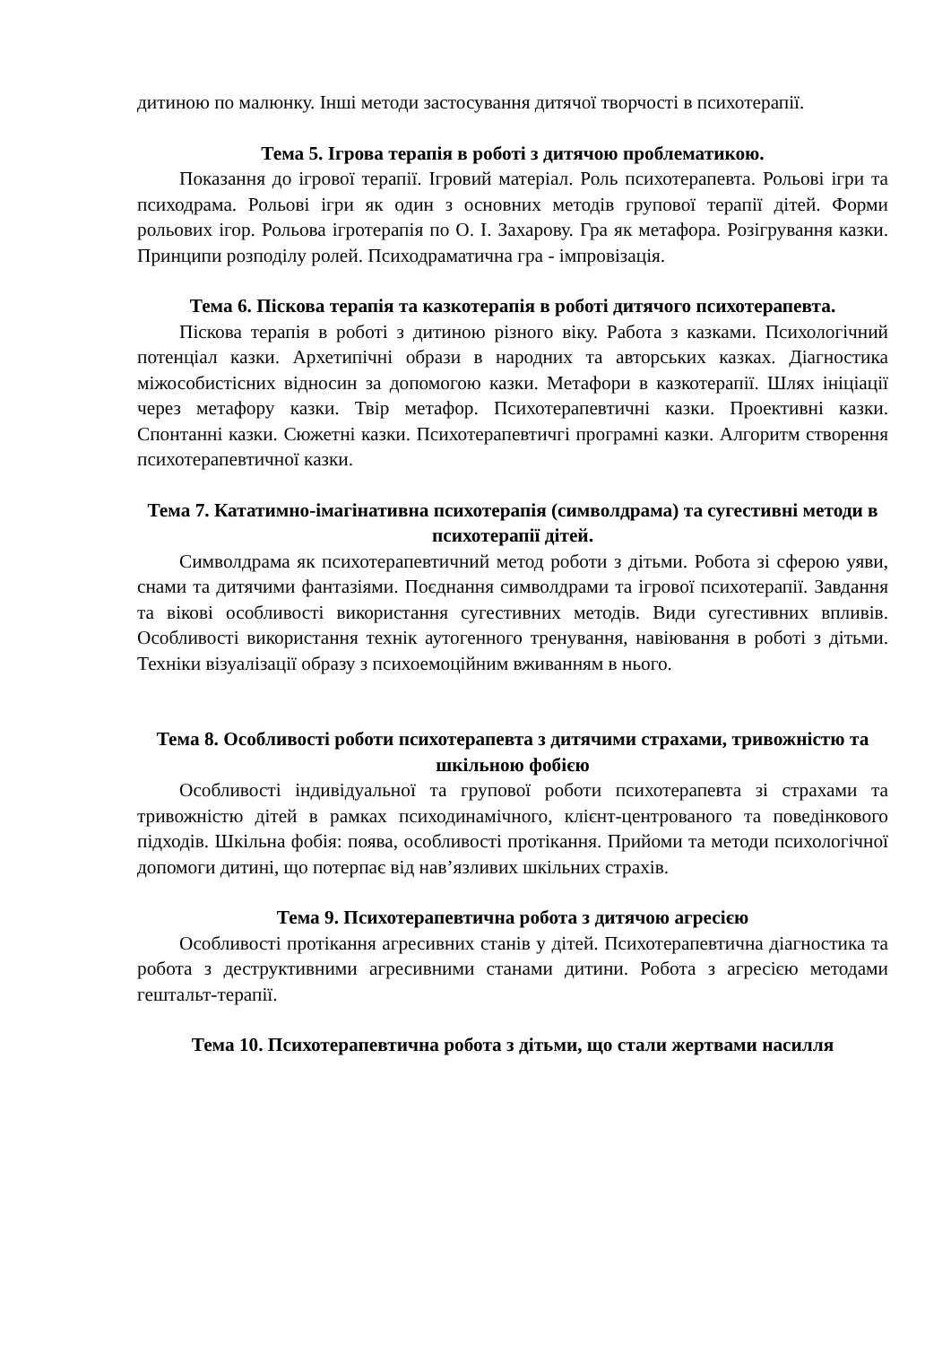дитиною по малюнку. Інші методи застосування дитячої творчості в психотерапії.
Тема 5. Ігрова терапія в роботі з дитячою проблематикою.
Показання до ігрової терапії. Ігровий матеріал. Роль психотерапевта. Рольові ігри та психодрама. Рольові ігри як один з основних методів групової терапії дітей. Форми рольових ігор. Рольова ігротерапія по О. І. Захарову. Гра як метафора. Розігрування казки. Принципи розподілу ролей. Психодраматична гра - імпровізація.
Тема 6. Піскова терапія та казкотерапія в роботі дитячого психотерапевта.
Піскова терапія в роботі з дитиною різного віку. Работа з казками. Психологічний потенціал казки. Архетипічні образи в народних та авторських казках. Діагностика міжособистісних відносин за допомогою казки. Метафори в казкотерапії. Шлях ініціації через метафору казки. Твір метафор. Психотерапевтичні казки. Проективні казки. Спонтанні казки. Сюжетні казки. Психотерапевтичгі програмні казки. Алгоритм створення психотерапевтичної казки.
Тема 7. Кататимно-імагінативна психотерапія (символдрама) та сугестивні методи в психотерапії дітей.
Символдрама як психотерапевтичний метод роботи з дітьми. Робота зі сферою уяви, снами та дитячими фантазіями. Поєднання символдрами та ігрової психотерапії. Завдання та вікові особливості використання сугестивних методів. Види сугестивних впливів. Особливості використання технік аутогенного тренування, навіювання в роботі з дітьми. Техніки візуалізації образу з психоемоційним вживанням в нього.
Тема 8. Особливості роботи психотерапевта з дитячими страхами, тривожністю та шкільною фобією
Особливості індивідуальної та групової роботи психотерапевта зі страхами та тривожністю дітей в рамках психодинамічного, клієнт-центрованого та поведінкового підходів. Шкільна фобія: поява, особливості протікання. Прийоми та методи психологічної допомоги дитині, що потерпає від нав’язливих шкільних страхів.
Тема 9. Психотерапевтична робота з дитячою агресією
Особливості протікання агресивних станів у дітей. Психотерапевтична діагностика та робота з деструктивними агресивними станами дитини. Робота з агресією методами гештальт-терапії.
Тема 10. Психотерапевтична робота з дітьми, що стали жертвами насилля